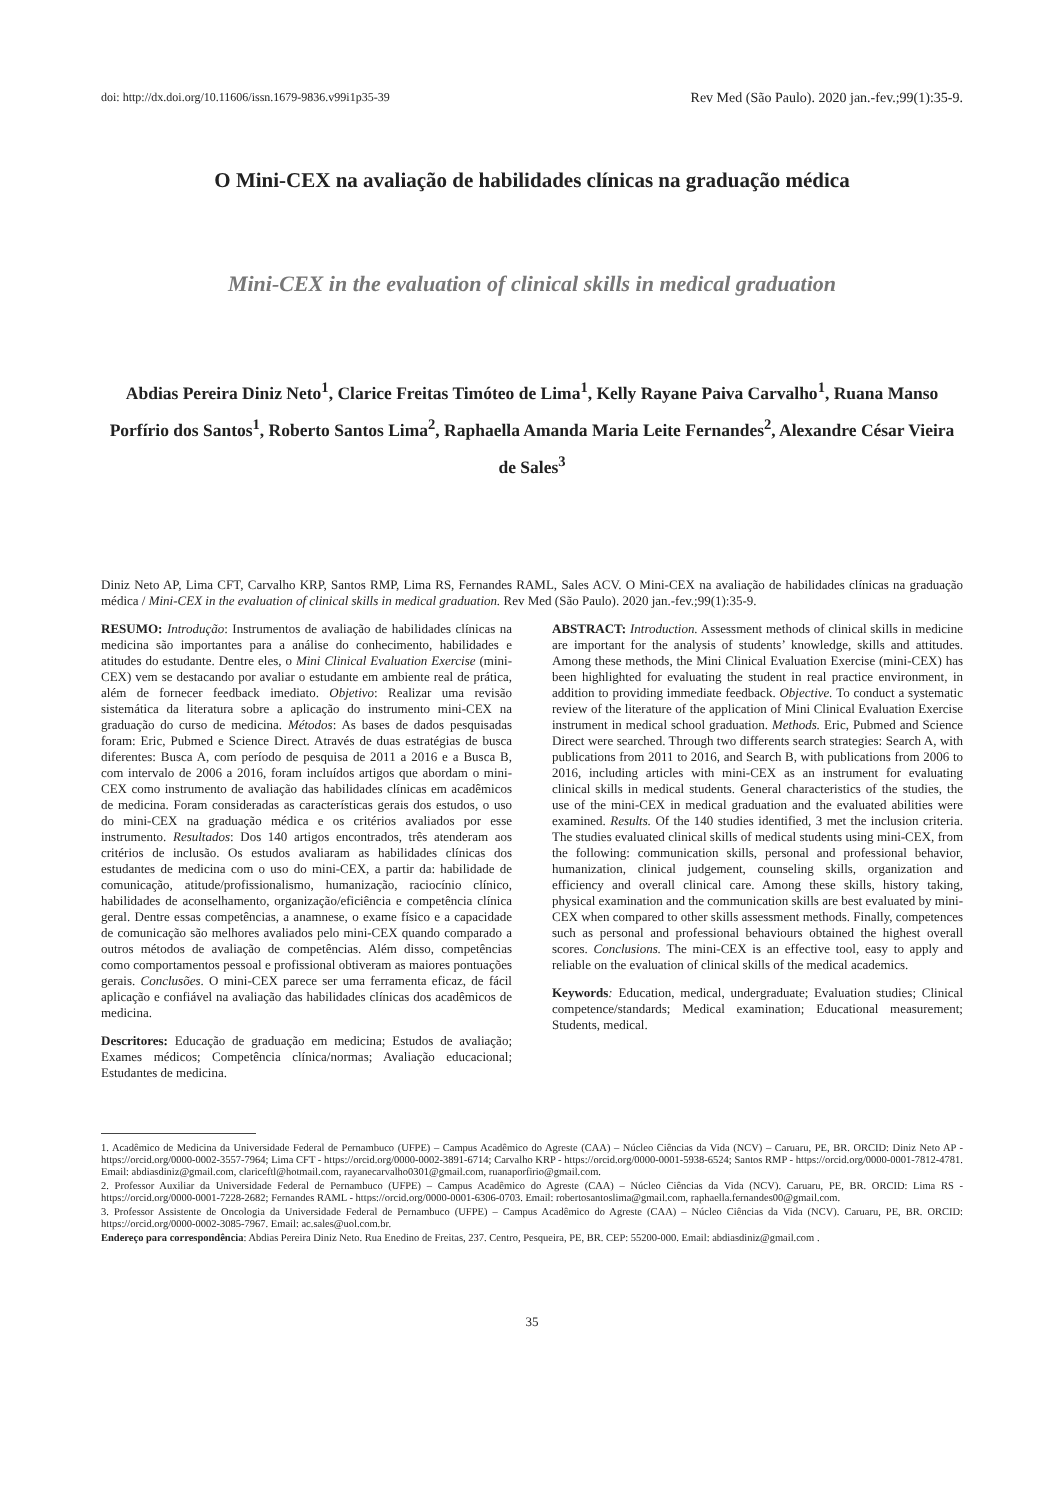doi: http://dx.doi.org/10.11606/issn.1679-9836.v99i1p35-39 Rev Med (São Paulo). 2020 jan.-fev.;99(1):35-9.
O Mini-CEX na avaliação de habilidades clínicas na graduação médica
Mini-CEX in the evaluation of clinical skills in medical graduation
Abdias Pereira Diniz Neto<sup>1</sup>, Clarice Freitas Timóteo de Lima<sup>1</sup>, Kelly Rayane Paiva Carvalho<sup>1</sup>, Ruana Manso Porfírio dos Santos<sup>1</sup>, Roberto Santos Lima<sup>2</sup>, Raphaella Amanda Maria Leite Fernandes<sup>2</sup>, Alexandre César Vieira de Sales<sup>3</sup>
Diniz Neto AP, Lima CFT, Carvalho KRP, Santos RMP, Lima RS, Fernandes RAML, Sales ACV. O Mini-CEX na avaliação de habilidades clínicas na graduação médica / Mini-CEX in the evaluation of clinical skills in medical graduation. Rev Med (São Paulo). 2020 jan.-fev.;99(1):35-9.
RESUMO: Introdução: Instrumentos de avaliação de habilidades clínicas na medicina são importantes para a análise do conhecimento, habilidades e atitudes do estudante. Dentre eles, o Mini Clinical Evaluation Exercise (mini-CEX) vem se destacando por avaliar o estudante em ambiente real de prática, além de fornecer feedback imediato. Objetivo: Realizar uma revisão sistemática da literatura sobre a aplicação do instrumento mini-CEX na graduação do curso de medicina. Métodos: As bases de dados pesquisadas foram: Eric, Pubmed e Science Direct. Através de duas estratégias de busca diferentes: Busca A, com período de pesquisa de 2011 a 2016 e a Busca B, com intervalo de 2006 a 2016, foram incluídos artigos que abordam o mini-CEX como instrumento de avaliação das habilidades clínicas em acadêmicos de medicina. Foram consideradas as características gerais dos estudos, o uso do mini-CEX na graduação médica e os critérios avaliados por esse instrumento. Resultados: Dos 140 artigos encontrados, três atenderam aos critérios de inclusão. Os estudos avaliaram as habilidades clínicas dos estudantes de medicina com o uso do mini-CEX, a partir da: habilidade de comunicação, atitude/profissionalismo, humanização, raciocínio clínico, habilidades de aconselhamento, organização/eficiência e competência clínica geral. Dentre essas competências, a anamnese, o exame físico e a capacidade de comunicação são melhores avaliados pelo mini-CEX quando comparado a outros métodos de avaliação de competências. Além disso, competências como comportamentos pessoal e profissional obtiveram as maiores pontuações gerais. Conclusões. O mini-CEX parece ser uma ferramenta eficaz, de fácil aplicação e confiável na avaliação das habilidades clínicas dos acadêmicos de medicina.
Descritores: Educação de graduação em medicina; Estudos de avaliação; Exames médicos; Competência clínica/normas; Avaliação educacional; Estudantes de medicina.
ABSTRACT: Introduction. Assessment methods of clinical skills in medicine are important for the analysis of students’ knowledge, skills and attitudes. Among these methods, the Mini Clinical Evaluation Exercise (mini-CEX) has been highlighted for evaluating the student in real practice environment, in addition to providing immediate feedback. Objective. To conduct a systematic review of the literature of the application of Mini Clinical Evaluation Exercise instrument in medical school graduation. Methods. Eric, Pubmed and Science Direct were searched. Through two differents search strategies: Search A, with publications from 2011 to 2016, and Search B, with publications from 2006 to 2016, including articles with mini-CEX as an instrument for evaluating clinical skills in medical students. General characteristics of the studies, the use of the mini-CEX in medical graduation and the evaluated abilities were examined. Results. Of the 140 studies identified, 3 met the inclusion criteria. The studies evaluated clinical skills of medical students using mini-CEX, from the following: communication skills, personal and professional behavior, humanization, clinical judgement, counseling skills, organization and efficiency and overall clinical care. Among these skills, history taking, physical examination and the communication skills are best evaluated by mini-CEX when compared to other skills assessment methods. Finally, competences such as personal and professional behaviours obtained the highest overall scores. Conclusions. The mini-CEX is an effective tool, easy to apply and reliable on the evaluation of clinical skills of the medical academics.
Keywords: Education, medical, undergraduate; Evaluation studies; Clinical competence/standards; Medical examination; Educational measurement; Students, medical.
1. Acadêmico de Medicina da Universidade Federal de Pernambuco (UFPE) – Campus Acadêmico do Agreste (CAA) – Núcleo Ciências da Vida (NCV) – Caruaru, PE, BR. ORCID: Diniz Neto AP - https://orcid.org/0000-0002-3557-7964; Lima CFT - https://orcid.org/0000-0002-3891-6714; Carvalho KRP - https://orcid.org/0000-0001-5938-6524; Santos RMP - https://orcid.org/0000-0001-7812-4781. Email: abdiasdiniz@gmail.com, clariceftl@hotmail.com, rayanecarvalho0301@gmail.com, ruanaporfirio@gmail.com.
2. Professor Auxiliar da Universidade Federal de Pernambuco (UFPE) – Campus Acadêmico do Agreste (CAA) – Núcleo Ciências da Vida (NCV). Caruaru, PE, BR. ORCID: Lima RS - https://orcid.org/0000-0001-7228-2682; Fernandes RAML - https://orcid.org/0000-0001-6306-0703. Email: robertosantoslima@gmail.com, raphaella.fernandes00@gmail.com.
3. Professor Assistente de Oncologia da Universidade Federal de Pernambuco (UFPE) – Campus Acadêmico do Agreste (CAA) – Núcleo Ciências da Vida (NCV). Caruaru, PE, BR. ORCID: https://orcid.org/0000-0002-3085-7967. Email: ac.sales@uol.com.br.
Endereço para correspondência: Abdias Pereira Diniz Neto. Rua Enedino de Freitas, 237. Centro, Pesqueira, PE, BR. CEP: 55200-000. Email: abdiasdiniz@gmail.com .
35